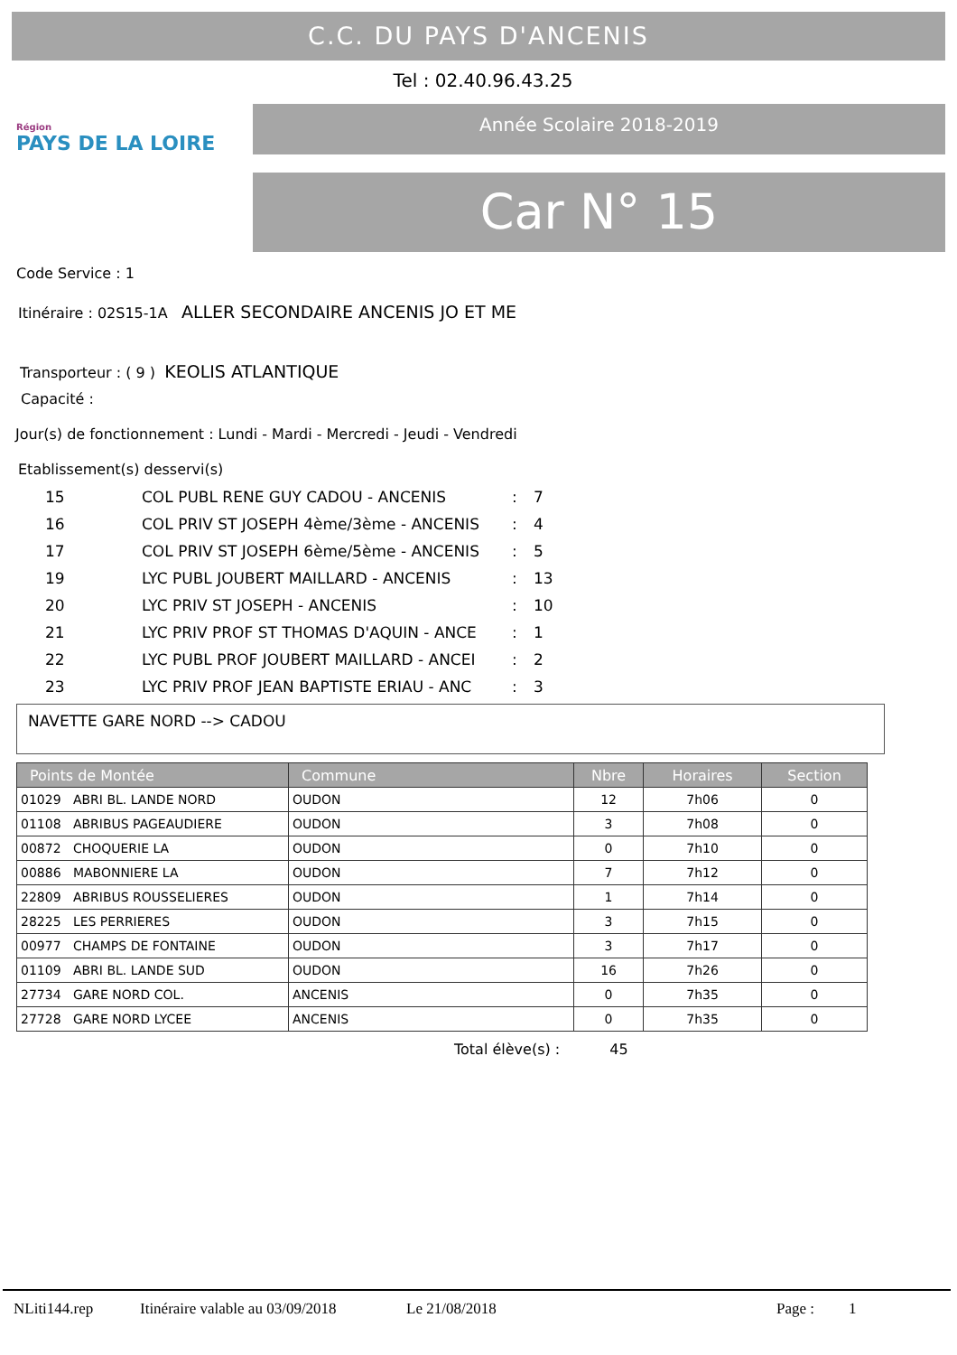C.C. DU PAYS D'ANCENIS
Tel : 02.40.96.43.25
Région
PAYS DE LA LOIRE
Année Scolaire 2018-2019
Car N° 15
Code Service : 1
Itinéraire : 02S15-1A ALLER SECONDAIRE ANCENIS JO ET ME
Transporteur : ( 9 ) KEOLIS ATLANTIQUE
Capacité :
Jour(s) de fonctionnement : Lundi - Mardi - Mercredi - Jeudi - Vendredi
Etablissement(s) desservi(s)
| 15 | COL PUBL RENE GUY CADOU - ANCENIS | : | 7 |
| 16 | COL PRIV ST JOSEPH 4ème/3ème - ANCENIS | : | 4 |
| 17 | COL PRIV ST JOSEPH 6ème/5ème - ANCENIS | : | 5 |
| 19 | LYC PUBL JOUBERT MAILLARD - ANCENIS | : | 13 |
| 20 | LYC PRIV ST JOSEPH - ANCENIS | : | 10 |
| 21 | LYC PRIV PROF ST THOMAS D'AQUIN - ANCE | : | 1 |
| 22 | LYC PUBL PROF JOUBERT MAILLARD - ANCEI | : | 2 |
| 23 | LYC PRIV PROF JEAN BAPTISTE ERIAU - ANC | : | 3 |
NAVETTE GARE NORD --> CADOU
| Points de Montée | Commune | Nbre | Horaires | Section |
| --- | --- | --- | --- | --- |
| 01029 ABRI BL. LANDE NORD | OUDON | 12 | 7h06 | 0 |
| 01108 ABRIBUS PAGEAUDIERE | OUDON | 3 | 7h08 | 0 |
| 00872 CHOQUERIE LA | OUDON | 0 | 7h10 | 0 |
| 00886 MABONNIERE LA | OUDON | 7 | 7h12 | 0 |
| 22809 ABRIBUS ROUSSELIERES | OUDON | 1 | 7h14 | 0 |
| 28225 LES PERRIERES | OUDON | 3 | 7h15 | 0 |
| 00977 CHAMPS DE FONTAINE | OUDON | 3 | 7h17 | 0 |
| 01109 ABRI BL. LANDE SUD | OUDON | 16 | 7h26 | 0 |
| 27734 GARE NORD COL. | ANCENIS | 0 | 7h35 | 0 |
| 27728 GARE NORD LYCEE | ANCENIS | 0 | 7h35 | 0 |
Total élève(s) : 45
NLiti144.rep Itinéraire valable au 03/09/2018 Le 21/08/2018 Page : 1